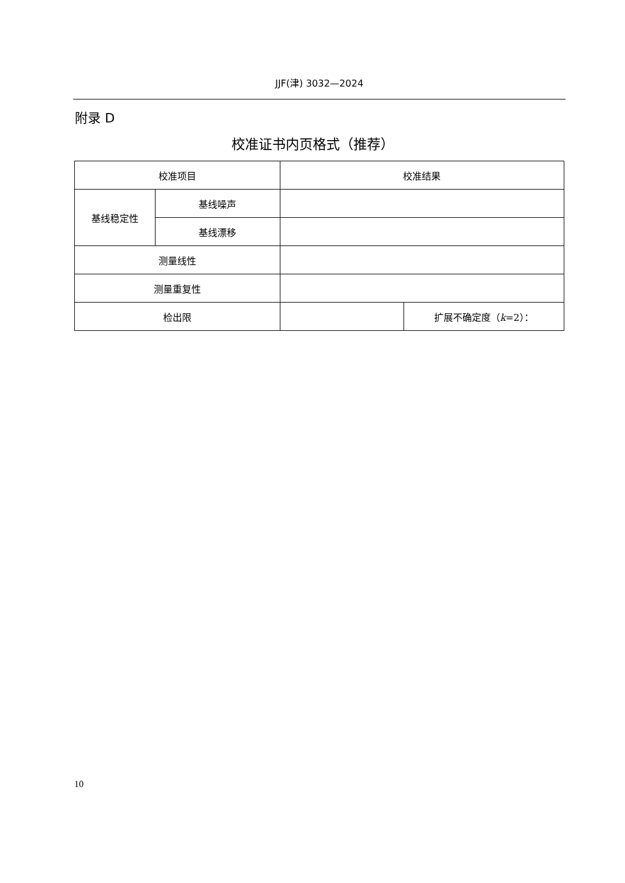JJF(津) 3032—2024
附录 D
校准证书内页格式（推荐）
| 校准项目 | | 校准结果 | |
| --- | --- | --- | --- |
| 基线稳定性 | 基线噪声 | | |
| | 基线漂移 | | |
| 测量线性 | | | |
| 测量重复性 | | | |
| 检出限 | | | 扩展不确定度（ k =2）： |
10